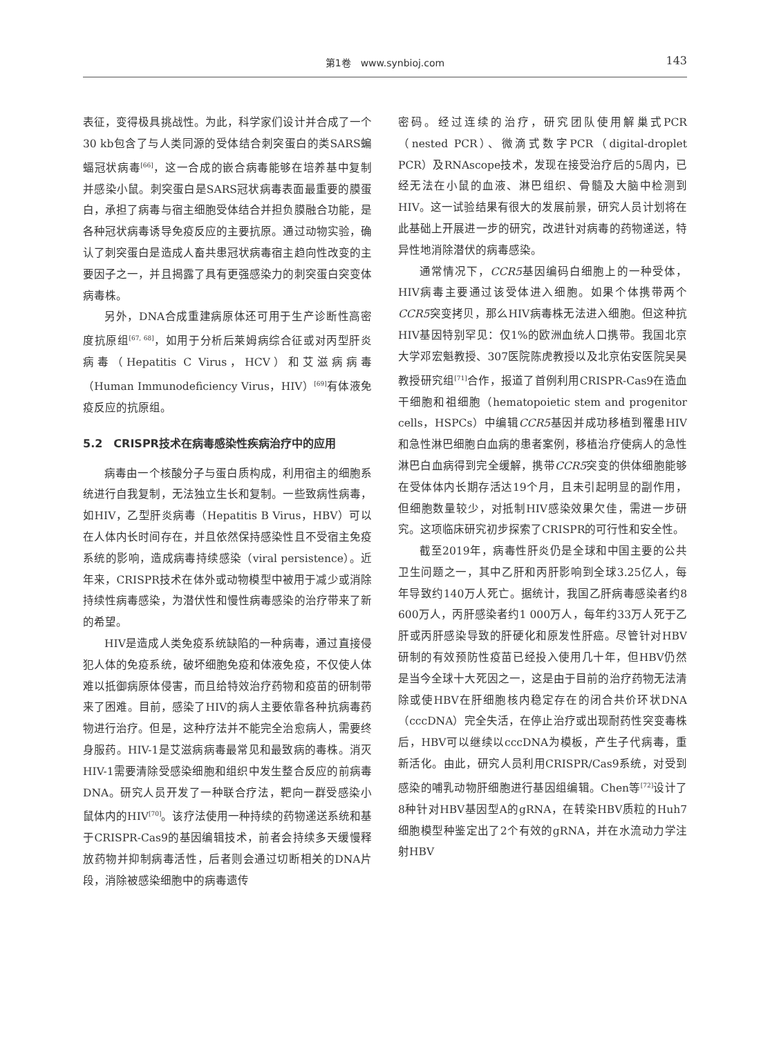第1卷　www.synbioj.com 143
表征，变得极具挑战性。为此，科学家们设计并合成了一个30 kb包含了与人类同源的受体结合刺突蛋白的类SARS蝙蝠冠状病毒<sup>[66]</sup>，这一合成的嵌合病毒能够在培养基中复制并感染小鼠。刺突蛋白是SARS冠状病毒表面最重要的膜蛋白，承担了病毒与宿主细胞受体结合并担负膜融合功能，是各种冠状病毒诱导免疫反应的主要抗原。通过动物实验，确认了刺突蛋白是造成人畜共患冠状病毒宿主趋向性改变的主要因子之一，并且揭露了具有更强感染力的刺突蛋白突变体病毒株。
另外，DNA合成重建病原体还可用于生产诊断性高密度抗原组<sup>[67, 68]</sup>，如用于分析后莱姆病综合征或对丙型肝炎病毒（Hepatitis C Virus，HCV）和艾滋病病毒（Human Immunodeficiency Virus，HIV）<sup>[69]</sup>有体液免疫反应的抗原组。
5.2　CRISPR技术在病毒感染性疾病治疗中的应用
病毒由一个核酸分子与蛋白质构成，利用宿主的细胞系统进行自我复制，无法独立生长和复制。一些致病性病毒，如HIV，乙型肝炎病毒（Hepatitis B Virus，HBV）可以在人体内长时间存在，并且依然保持感染性且不受宿主免疫系统的影响，造成病毒持续感染（viral persistence）。近年来，CRISPR技术在体外或动物模型中被用于减少或消除持续性病毒感染，为潜伏性和慢性病毒感染的治疗带来了新的希望。
HIV是造成人类免疫系统缺陷的一种病毒，通过直接侵犯人体的免疫系统，破坏细胞免疫和体液免疫，不仅使人体难以抵御病原体侵害，而且给特效治疗药物和疫苗的研制带来了困难。目前，感染了HIV的病人主要依靠各种抗病毒药物进行治疗。但是，这种疗法并不能完全治愈病人，需要终身服药。HIV-1是艾滋病病毒最常见和最致病的毒株。消灭HIV-1需要清除受感染细胞和组织中发生整合反应的前病毒DNA。研究人员开发了一种联合疗法，靶向一群受感染小鼠体内的HIV<sup>[70]</sup>。该疗法使用一种持续的药物递送系统和基于CRISPR-Cas9的基因编辑技术，前者会持续多天缓慢释放药物并抑制病毒活性，后者则会通过切断相关的DNA片段，消除被感染细胞中的病毒遗传
密码。经过连续的治疗，研究团队使用解巢式PCR（nested PCR）、微滴式数字PCR（digital-droplet PCR）及RNAscope技术，发现在接受治疗后的5周内，已经无法在小鼠的血液、淋巴组织、骨髓及大脑中检测到HIV。这一试验结果有很大的发展前景，研究人员计划将在此基础上开展进一步的研究，改进针对病毒的药物递送，特异性地消除潜伏的病毒感染。
通常情况下，CCR5基因编码白细胞上的一种受体，HIV病毒主要通过该受体进入细胞。如果个体携带两个CCR5突变拷贝，那么HIV病毒株无法进入细胞。但这种抗HIV基因特别罕见：仅1%的欧洲血统人口携带。我国北京大学邓宏魁教授、307医院陈虎教授以及北京佑安医院吴昊教授研究组<sup>[71]</sup>合作，报道了首例利用CRISPR-Cas9在造血干细胞和祖细胞（hematopoietic stem and progenitor cells，HSPCs）中编辑CCR5基因并成功移植到罹患HIV和急性淋巴细胞白血病的患者案例，移植治疗使病人的急性淋巴白血病得到完全缓解，携带CCR5突变的供体细胞能够在受体体内长期存活达19个月，且未引起明显的副作用，但细胞数量较少，对抵制HIV感染效果欠佳，需进一步研究。这项临床研究初步探索了CRISPR的可行性和安全性。
截至2019年，病毒性肝炎仍是全球和中国主要的公共卫生问题之一，其中乙肝和丙肝影响到全球3.25亿人，每年导致约140万人死亡。据统计，我国乙肝病毒感染者约8 600万人，丙肝感染者约1 000万人，每年约33万人死于乙肝或丙肝感染导致的肝硬化和原发性肝癌。尽管针对HBV研制的有效预防性疫苗已经投入使用几十年，但HBV仍然是当今全球十大死因之一，这是由于目前的治疗药物无法清除或使HBV在肝细胞核内稳定存在的闭合共价环状DNA（cccDNA）完全失活，在停止治疗或出现耐药性突变毒株后，HBV可以继续以cccDNA为模板，产生子代病毒，重新活化。由此，研究人员利用CRISPR/Cas9系统，对受到感染的哺乳动物肝细胞进行基因组编辑。Chen等<sup>[72]</sup>设计了8种针对HBV基因型A的gRNA，在转染HBV质粒的Huh7细胞模型种鉴定出了2个有效的gRNA，并在水流动力学注射HBV